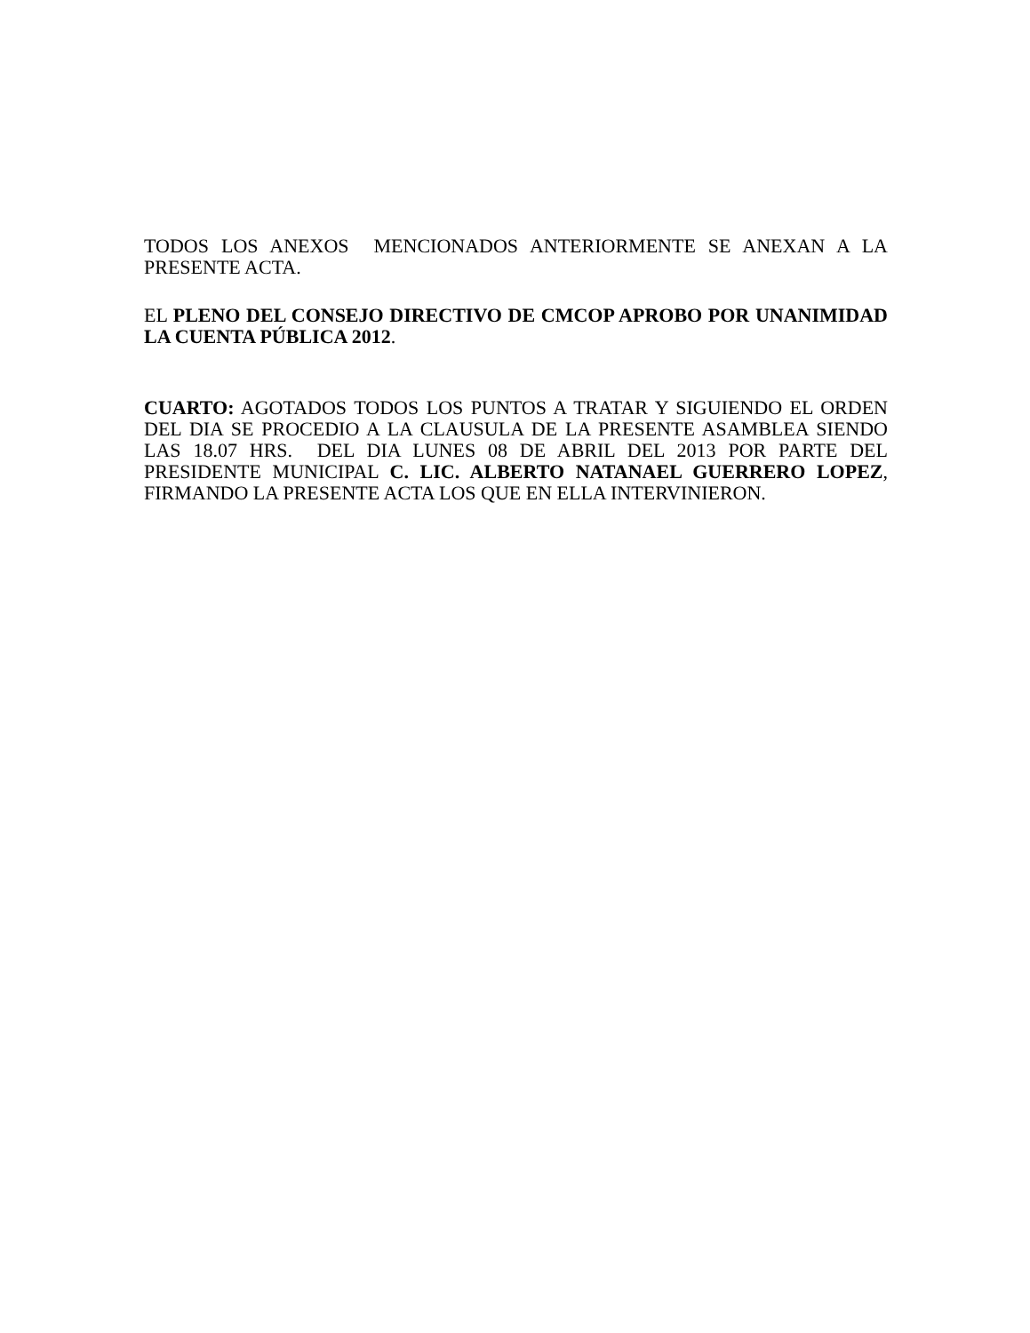TODOS LOS ANEXOS MENCIONADOS ANTERIORMENTE SE ANEXAN A LA PRESENTE ACTA.
EL PLENO DEL CONSEJO DIRECTIVO DE CMCOP APROBO POR UNANIMIDAD LA CUENTA PÚBLICA 2012.
CUARTO: AGOTADOS TODOS LOS PUNTOS A TRATAR Y SIGUIENDO EL ORDEN DEL DIA SE PROCEDIO A LA CLAUSULA DE LA PRESENTE ASAMBLEA SIENDO LAS 18.07 HRS. DEL DIA LUNES 08 DE ABRIL DEL 2013 POR PARTE DEL PRESIDENTE MUNICIPAL C. LIC. ALBERTO NATANAEL GUERRERO LOPEZ, FIRMANDO LA PRESENTE ACTA LOS QUE EN ELLA INTERVINIERON.